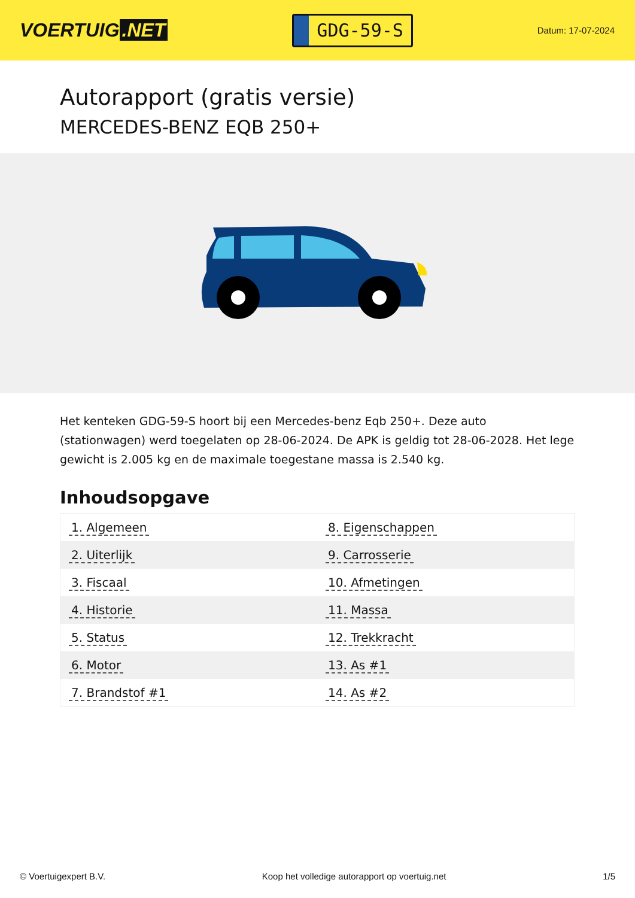VOERTUIG.NET
GDG-59-S
Datum: 17-07-2024
Autorapport (gratis versie)
MERCEDES-BENZ EQB 250+
Het kenteken GDG-59-S hoort bij een Mercedes-benz Eqb 250+. Deze auto (stationwagen) werd toegelaten op 28-06-2024. De APK is geldig tot 28-06-2028. Het lege gewicht is 2.005 kg en de maximale toegestane massa is 2.540 kg.
Inhoudsopgave
| 1. Algemeen | 8. Eigenschappen |
| 2. Uiterlijk | 9. Carrosserie |
| 3. Fiscaal | 10. Afmetingen |
| 4. Historie | 11. Massa |
| 5. Status | 12. Trekkracht |
| 6. Motor | 13. As #1 |
| 7. Brandstof #1 | 14. As #2 |
© Voertuigexpert B.V. Koop het volledige autorapport op voertuig.net 1/5